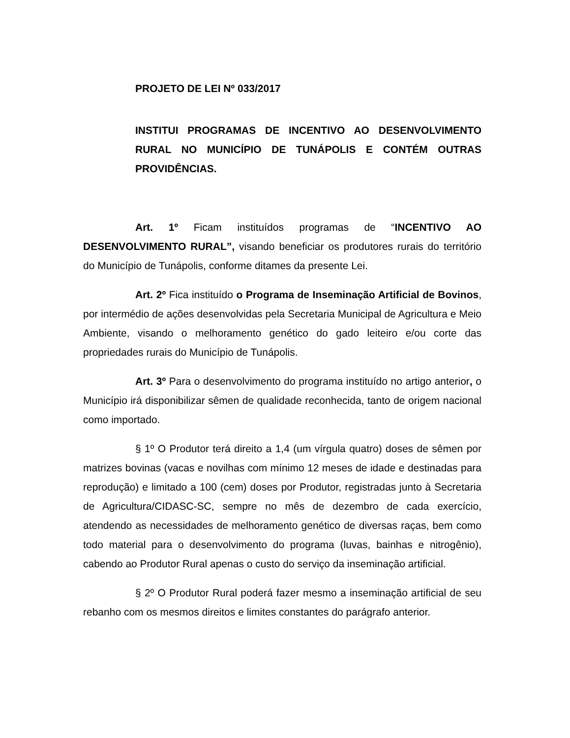PROJETO DE LEI Nº 033/2017
INSTITUI PROGRAMAS DE INCENTIVO AO DESENVOLVIMENTO RURAL NO MUNICÍPIO DE TUNÁPOLIS E CONTÉM OUTRAS PROVIDÊNCIAS.
Art. 1º Ficam instituídos programas de “INCENTIVO AO DESENVOLVIMENTO RURAL”, visando beneficiar os produtores rurais do território do Município de Tunápolis, conforme ditames da presente Lei.
Art. 2º Fica instituído o Programa de Inseminação Artificial de Bovinos, por intermédio de ações desenvolvidas pela Secretaria Municipal de Agricultura e Meio Ambiente, visando o melhoramento genético do gado leiteiro e/ou corte das propriedades rurais do Município de Tunápolis.
Art. 3º Para o desenvolvimento do programa instituído no artigo anterior, o Município irá disponibilizar sêmen de qualidade reconhecida, tanto de origem nacional como importado.
§ 1º O Produtor terá direito a 1,4 (um vírgula quatro) doses de sêmen por matrizes bovinas (vacas e novilhas com mínimo 12 meses de idade e destinadas para reprodução) e limitado a 100 (cem) doses por Produtor, registradas junto à Secretaria de Agricultura/CIDASC-SC, sempre no mês de dezembro de cada exercício, atendendo as necessidades de melhoramento genético de diversas raças, bem como todo material para o desenvolvimento do programa (luvas, bainhas e nitrogênio), cabendo ao Produtor Rural apenas o custo do serviço da inseminação artificial.
§ 2º O Produtor Rural poderá fazer mesmo a inseminação artificial de seu rebanho com os mesmos direitos e limites constantes do parágrafo anterior.